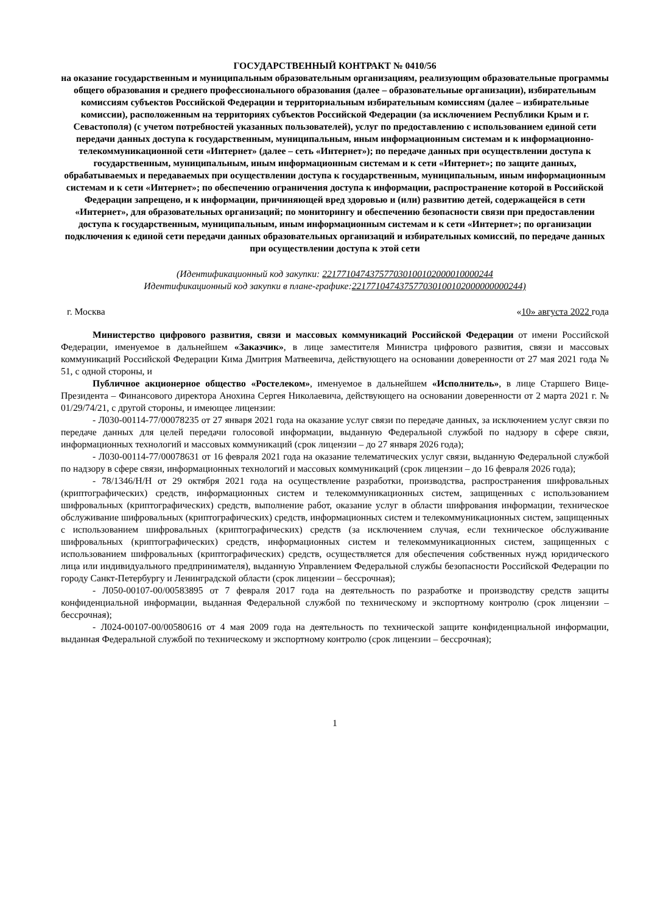ГОСУДАРСТВЕННЫЙ КОНТРАКТ № 0410/56
на оказание государственным и муниципальным образовательным организациям, реализующим образовательные программы общего образования и среднего профессионального образования (далее – образовательные организации), избирательным комиссиям субъектов Российской Федерации и территориальным избирательным комиссиям (далее – избирательные комиссии), расположенным на территориях субъектов Российской Федерации (за исключением Республики Крым и г. Севастополя) (с учетом потребностей указанных пользователей), услуг по предоставлению с использованием единой сети передачи данных доступа к государственным, муниципальным, иным информационным системам и к информационно-телекоммуникационной сети «Интернет» (далее – сеть «Интернет»); по передаче данных при осуществлении доступа к государственным, муниципальным, иным информационным системам и к сети «Интернет»; по защите данных, обрабатываемых и передаваемых при осуществлении доступа к государственным, муниципальным, иным информационным системам и к сети «Интернет»; по обеспечению ограничения доступа к информации, распространение которой в Российской Федерации запрещено, и к информации, причиняющей вред здоровью и (или) развитию детей, содержащейся в сети «Интернет», для образовательных организаций; по мониторингу и обеспечению безопасности связи при предоставлении доступа к государственным, муниципальным, иным информационным системам и к сети «Интернет»; по организации подключения к единой сети передачи данных образовательных организаций и избирательных комиссий, по передаче данных при осуществлении доступа к этой сети
(Идентификационный код закупки: 221771047437577030100102000010000244
Идентификационный код закупки в плане-графике:221771047437577030100102000000000244)
г. Москва «10» августа 2022 года
Министерство цифрового развития, связи и массовых коммуникаций Российской Федерации от имени Российской Федерации, именуемое в дальнейшем «Заказчик», в лице заместителя Министра цифрового развития, связи и массовых коммуникаций Российской Федерации Кима Дмитрия Матвеевича, действующего на основании доверенности от 27 мая 2021 года № 51, с одной стороны, и
Публичное акционерное общество «Ростелеком», именуемое в дальнейшем «Исполнитель», в лице Старшего Вице-Президента – Финансового директора Анохина Сергея Николаевича, действующего на основании доверенности от 2 марта 2021 г. № 01/29/74/21, с другой стороны, и имеющее лицензии:
- Л030-00114-77/00078235 от 27 января 2021 года на оказание услуг связи по передаче данных, за исключением услуг связи по передаче данных для целей передачи голосовой информации, выданную Федеральной службой по надзору в сфере связи, информационных технологий и массовых коммуникаций (срок лицензии – до 27 января 2026 года);
- Л030-00114-77/00078631 от 16 февраля 2021 года на оказание телематических услуг связи, выданную Федеральной службой по надзору в сфере связи, информационных технологий и массовых коммуникаций (срок лицензии – до 16 февраля 2026 года);
- 78/1346/Н/Н от 29 октября 2021 года на осуществление разработки, производства, распространения шифровальных (криптографических) средств, информационных систем и телекоммуникационных систем, защищенных с использованием шифровальных (криптографических) средств, выполнение работ, оказание услуг в области шифрования информации, техническое обслуживание шифровальных (криптографических) средств, информационных систем и телекоммуникационных систем, защищенных с использованием шифровальных (криптографических) средств (за исключением случая, если техническое обслуживание шифровальных (криптографических) средств, информационных систем и телекоммуникационных систем, защищенных с использованием шифровальных (криптографических) средств, осуществляется для обеспечения собственных нужд юридического лица или индивидуального предпринимателя), выданную Управлением Федеральной службы безопасности Российской Федерации по городу Санкт-Петербургу и Ленинградской области (срок лицензии – бессрочная);
- Л050-00107-00/00583895 от 7 февраля 2017 года на деятельность по разработке и производству средств защиты конфиденциальной информации, выданная Федеральной службой по техническому и экспортному контролю (срок лицензии – бессрочная);
- Л024-00107-00/00580616 от 4 мая 2009 года на деятельность по технической защите конфиденциальной информации, выданная Федеральной службой по техническому и экспортному контролю (срок лицензии – бессрочная);
1